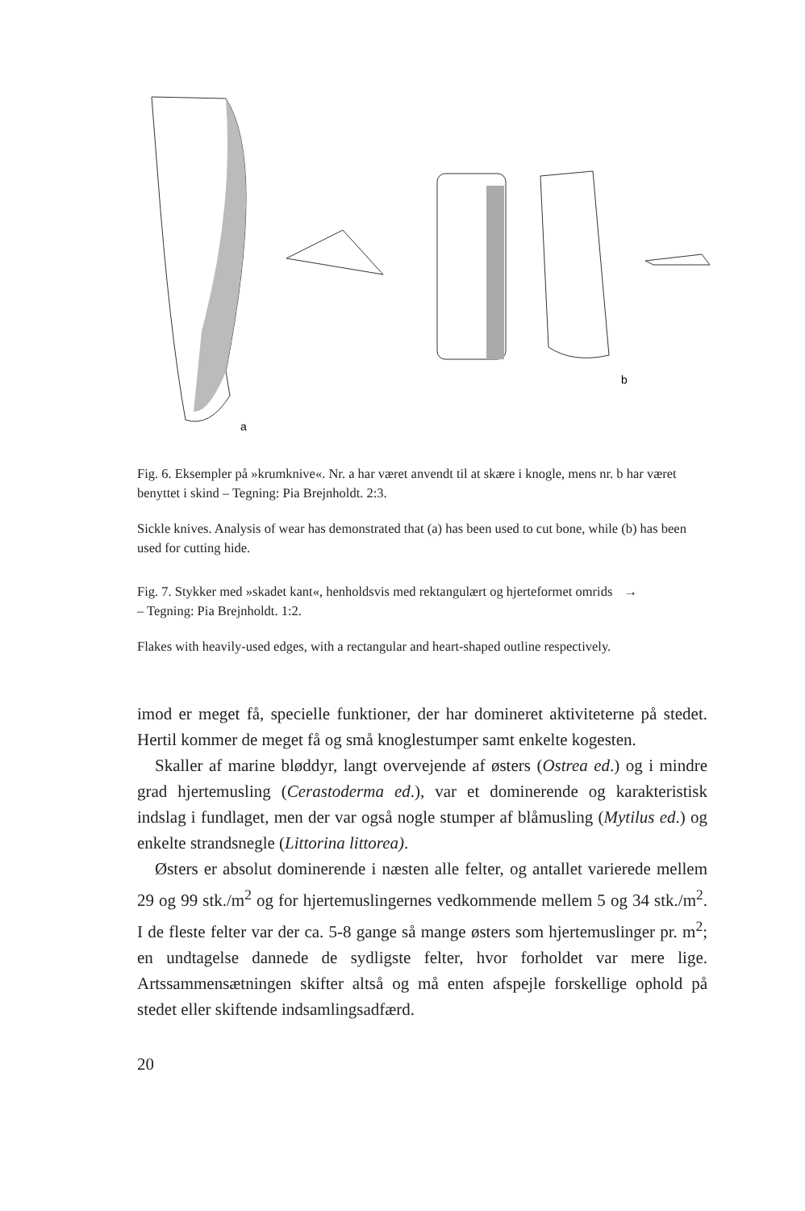a
b
Fig. 6. Eksempler på »krumknive«. Nr. a har været anvendt til at skære i knogle, mens nr. b har været benyttet i skind – Tegning: Pia Brejnholdt. 2:3.
Sickle knives. Analysis of wear has demonstrated that (a) has been used to cut bone, while (b) has been used for cutting hide.
Fig. 7. Stykker med »skadet kant«, henholdsvis med rektangulært og hjerteformet omrids →
– Tegning: Pia Brejnholdt. 1:2.
Flakes with heavily-used edges, with a rectangular and heart-shaped outline respectively.
imod er meget få, specielle funktioner, der har domineret aktiviteterne på stedet. Hertil kommer de meget få og små knoglestumper samt enkelte kogesten.
Skaller af marine bløddyr, langt overvejende af østers (Ostrea ed.) og i mindre grad hjertemusling (Cerastoderma ed.), var et dominerende og karakteristisk indslag i fundlaget, men der var også nogle stumper af blåmusling (Mytilus ed.) og enkelte strandsnegle (Littorina littorea).
Østers er absolut dominerende i næsten alle felter, og antallet varierede mellem 29 og 99 stk./m<sup>2</sup> og for hjertemuslingernes vedkommende mellem 5 og 34 stk./m<sup>2</sup>. I de fleste felter var der ca. 5-8 gange så mange østers som hjertemuslinger pr. m<sup>2</sup>; en undtagelse dannede de sydligste felter, hvor forholdet var mere lige. Artssammensætningen skifter altså og må enten afspejle forskellige ophold på stedet eller skiftende indsamlingsadfærd.
20